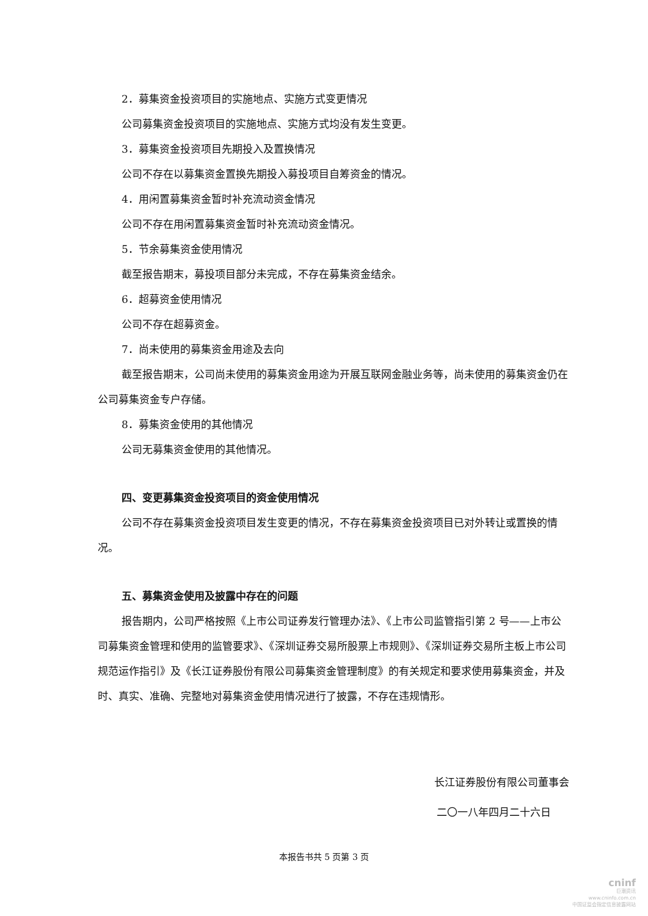2．募集资金投资项目的实施地点、实施方式变更情况
公司募集资金投资项目的实施地点、实施方式均没有发生变更。
3．募集资金投资项目先期投入及置换情况
公司不存在以募集资金置换先期投入募投项目自筹资金的情况。
4．用闲置募集资金暂时补充流动资金情况
公司不存在用闲置募集资金暂时补充流动资金情况。
5．节余募集资金使用情况
截至报告期末，募投项目部分未完成，不存在募集资金结余。
6．超募资金使用情况
公司不存在超募资金。
7．尚未使用的募集资金用途及去向
截至报告期末，公司尚未使用的募集资金用途为开展互联网金融业务等，尚未使用的募集资金仍在公司募集资金专户存储。
8．募集资金使用的其他情况
公司无募集资金使用的其他情况。
四、变更募集资金投资项目的资金使用情况
公司不存在募集资金投资项目发生变更的情况，不存在募集资金投资项目已对外转让或置换的情况。
五、募集资金使用及披露中存在的问题
报告期内，公司严格按照《上市公司证券发行管理办法》、《上市公司监管指引第 2 号——上市公司募集资金管理和使用的监管要求》、《深圳证券交易所股票上市规则》、《深圳证券交易所主板上市公司规范运作指引》及《长江证券股份有限公司募集资金管理制度》的有关规定和要求使用募集资金，并及时、真实、准确、完整地对募集资金使用情况进行了披露，不存在违规情形。
长江证券股份有限公司董事会
二〇一八年四月二十六日
本报告书共 5 页第 3 页
cninf
巨潮资讯
www.cninfo.com.cn
中国证监会指定信息披露网站